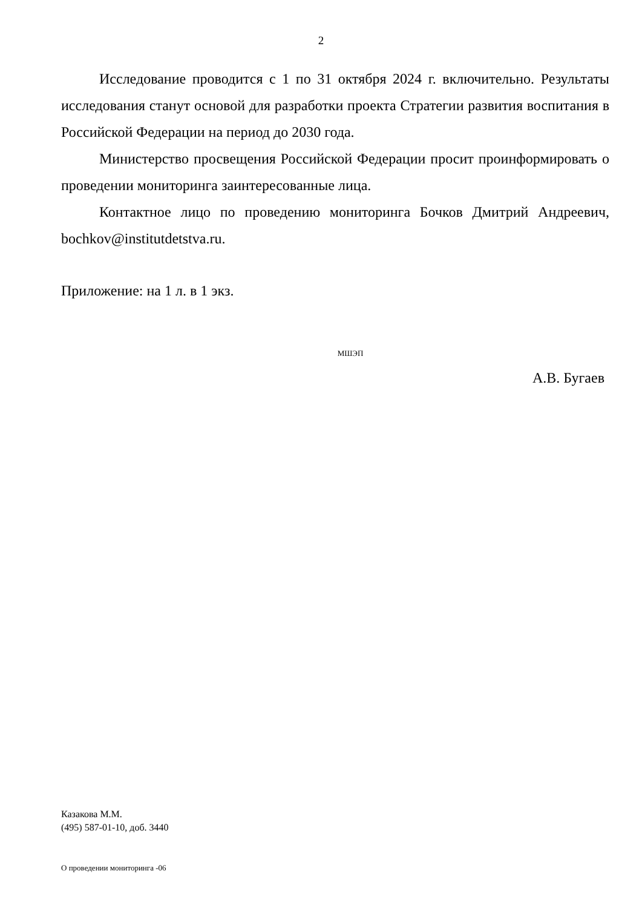2
Исследование проводится с 1 по 31 октября 2024 г. включительно. Результаты исследования станут основой для разработки проекта Стратегии развития воспитания в Российской Федерации на период до 2030 года.
Министерство просвещения Российской Федерации просит проинформировать о проведении мониторинга заинтересованные лица.
Контактное лицо по проведению мониторинга Бочков Дмитрий Андреевич, bochkov@institutdetstva.ru.
Приложение: на 1 л. в 1 экз.
МШЭП
А.В. Бугаев
Казакова М.М.
(495) 587-01-10, доб. 3440
О проведении мониторинга -06